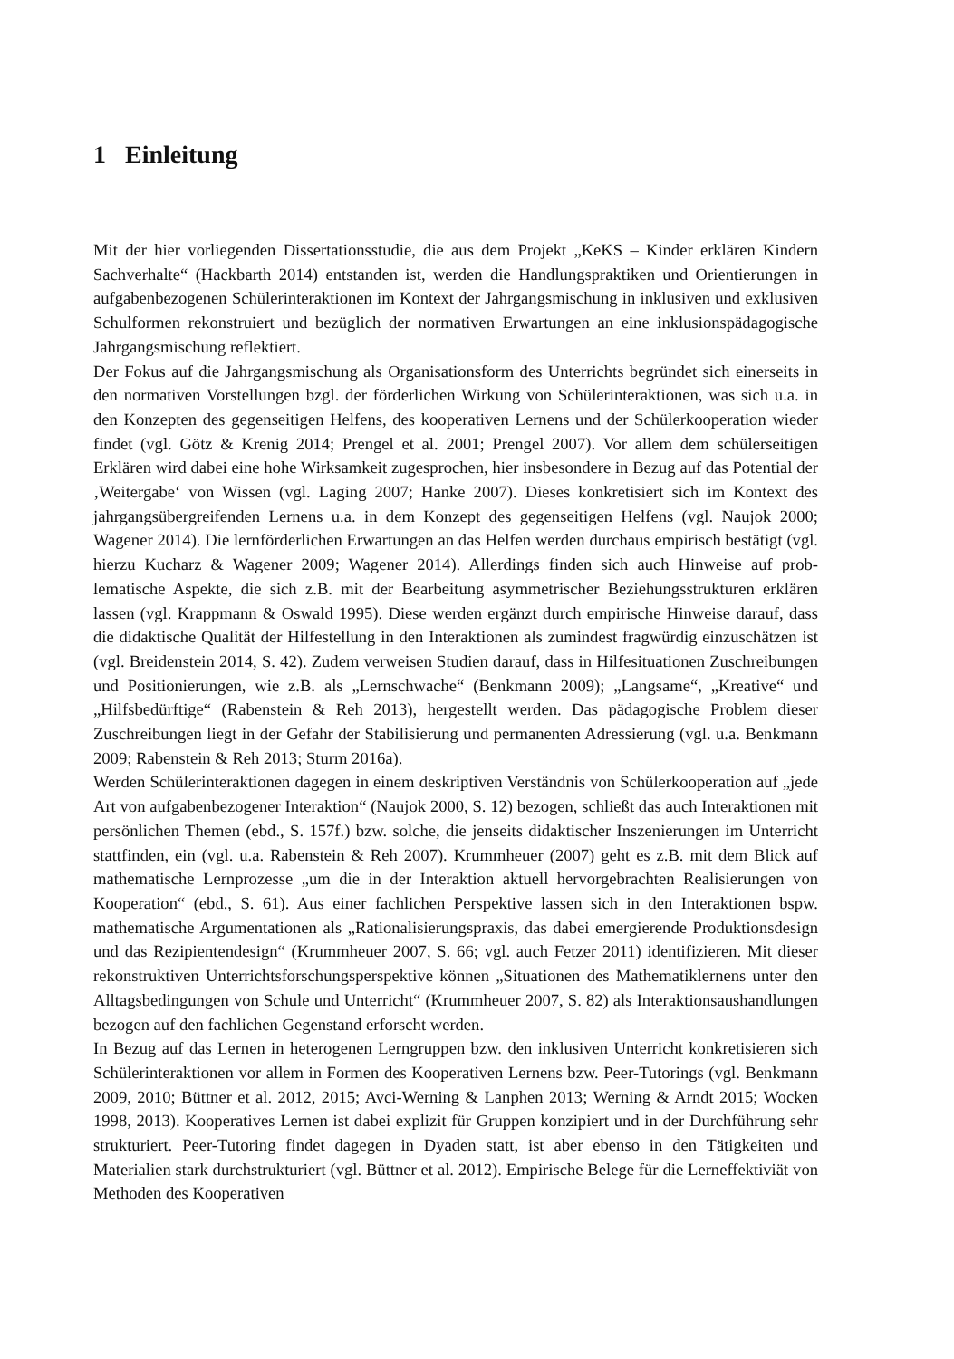1 Einleitung
Mit der hier vorliegenden Dissertationsstudie, die aus dem Projekt „KeKS – Kinder erklären Kindern Sachverhalte“ (Hackbarth 2014) entstanden ist, werden die Handlungspraktiken und Orientierungen in aufgabenbezogenen Schülerinteraktionen im Kontext der Jahrgangsmi­schung in inklusiven und exklusiven Schulformen rekonstruiert und bezüglich der normativen Erwartungen an eine inklusionspädagogische Jahrgangsmischung reflektiert.
Der Fokus auf die Jahrgangsmischung als Organisationsform des Unterrichts begründet sich einerseits in den normativen Vorstellungen bzgl. der förderlichen Wirkung von Schülerinterak­tionen, was sich u.a. in den Konzepten des gegenseitigen Helfens, des kooperativen Lernens und der Schülerkooperation wieder findet (vgl. Götz & Krenig 2014; Prengel et al. 2001; Prengel 2007). Vor allem dem schülerseitigen Erklären wird dabei eine hohe Wirksamkeit zugespro­chen, hier insbesondere in Bezug auf das Potential der ‚Weitergabe‘ von Wissen (vgl. Laging 2007; Hanke 2007). Dieses konkretisiert sich im Kontext des jahrgangsübergreifenden Ler­nens u.a. in dem Konzept des gegenseitigen Helfens (vgl. Naujok 2000; Wagener 2014). Die lernförderlichen Erwartungen an das Helfen werden durchaus empirisch bestätigt (vgl. hierzu Kucharz & Wagener 2009; Wagener 2014). Allerdings finden sich auch Hinweise auf prob­lematische Aspekte, die sich z.B. mit der Bearbeitung asymmetrischer Beziehungsstrukturen erklären lassen (vgl. Krappmann & Oswald 1995). Diese werden ergänzt durch empirische Hin­weise darauf, dass die didaktische Qualität der Hilfestellung in den Interaktionen als zumindest fragwürdig einzuschätzen ist (vgl. Breidenstein 2014, S. 42). Zudem verweisen Studien darauf, dass in Hilfesituationen Zuschreibungen und Positionierungen, wie z.B. als „Lernschwache“ (Benkmann 2009); „Langsame“, „Kreative“ und „Hilfsbedürftige“ (Rabenstein & Reh 2013), hergestellt werden. Das pädagogische Problem dieser Zuschreibungen liegt in der Gefahr der Stabilisierung und permanenten Adressierung (vgl. u.a. Benkmann 2009; Rabenstein & Reh 2013; Sturm 2016a).
Werden Schülerinteraktionen dagegen in einem deskriptiven Verständnis von Schülerkoopera­tion auf „jede Art von aufgabenbezogener Interaktion“ (Naujok 2000, S. 12) bezogen, schließt das auch Interaktionen mit persönlichen Themen (ebd., S. 157f.) bzw. solche, die jenseits di­daktischer Inszenierungen im Unterricht stattfinden, ein (vgl. u.a. Rabenstein & Reh 2007). Krummheuer (2007) geht es z.B. mit dem Blick auf mathematische Lernprozesse „um die in der Interaktion aktuell hervorgebrachten Realisierungen von Kooperation“ (ebd., S. 61). Aus einer fachlichen Perspektive lassen sich in den Interaktionen bspw. mathematische Argumentationen als „Rationalisierungspraxis, das dabei emergierende Produktionsdesign und das Rezipienten­design“ (Krummheuer 2007, S. 66; vgl. auch Fetzer 2011) identifizieren. Mit dieser rekonstruk­tiven Unterrichtsforschungsperspektive können „Situationen des Mathematiklernens unter den Alltagsbedingungen von Schule und Unterricht“ (Krummheuer 2007, S. 82) als Interaktions­aushandlungen bezogen auf den fachlichen Gegenstand erforscht werden.
In Bezug auf das Lernen in heterogenen Lerngruppen bzw. den inklusiven Unterricht konkre­tisieren sich Schülerinteraktionen vor allem in Formen des Kooperativen Lernens bzw. Peer-Tutorings (vgl. Benkmann 2009, 2010; Büttner et al. 2012, 2015; Avci-Werning & Lanphen 2013; Werning & Arndt 2015; Wocken 1998, 2013). Kooperatives Lernen ist dabei explizit für Gruppen konzipiert und in der Durchführung sehr strukturiert. Peer-Tutoring findet dagegen in Dyaden statt, ist aber ebenso in den Tätigkeiten und Materialien stark durchstrukturiert (vgl. Büttner et al. 2012). Empirische Belege für die Lerneffektiviät von Methoden des Kooperativen